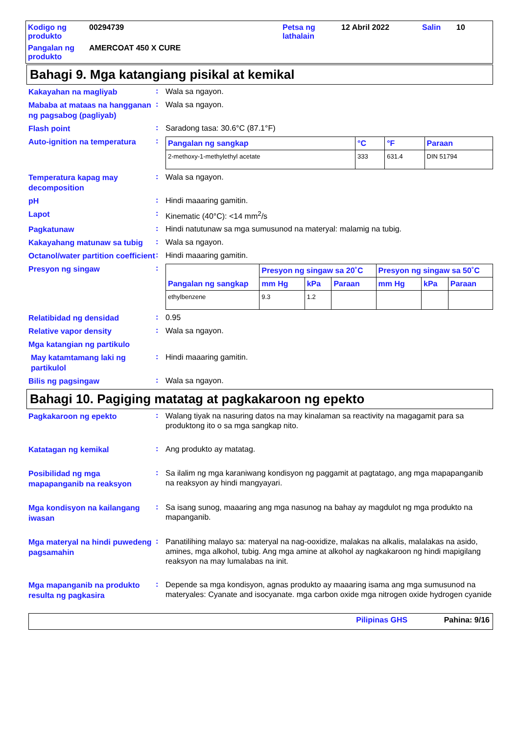Kodigo ng produkto
00294739
Petsa ng lathalain
12 Abril 2022
Salin
10
Pangalan ng produkto
AMERCOAT 450 X CURE
Bahagi 9. Mga katangiang pisikal at kemikal
Kakayahan na magliyab
:
Wala sa ngayon.
Mababa at mataas na hangganan ng pagsabog (pagliyab)
:
Wala sa ngayon.
Flash point
:
Saradong tasa: 30.6°C (87.1°F)
Auto-ignition na temperatura
:
| Pangalan ng sangkap | °C | °F | Paraan |
| --- | --- | --- | --- |
| 2-methoxy-1-methylethyl acetate | 333 | 631.4 | DIN 51794 |
Temperatura kapag may decomposition
:
Wala sa ngayon.
pH
:
Hindi maaaring gamitin.
Lapot
:
Kinematic (40°C): <14 mm<sup>2</sup>/s
Pagkatunaw
:
Hindi natutunaw sa mga sumusunod na materyal: malamig na tubig.
Kakayahang matunaw sa tubig
:
Wala sa ngayon.
Octanol/water partition coefficient
:
Hindi maaaring gamitin.
Presyon ng singaw
:
| Pangalan ng sangkap | Presyon ng singaw sa 20˚C | | | Presyon ng singaw sa 50˚C | | |
| --- | --- | --- | --- | --- | --- | --- |
| | mm Hg | kPa | Paraan | mm Hg | kPa | Paraan |
| ethylbenzene | 9.3 | 1.2 | | | | |
Relatibidad ng densidad
:
0.95
Relative vapor density
:
Wala sa ngayon.
Mga katangian ng partikulo
May katamtamang laki ng partikulol
:
Hindi maaaring gamitin.
Bilis ng pagsingaw
:
Wala sa ngayon.
Bahagi 10. Pagiging matatag at pagkakaroon ng epekto
Pagkakaroon ng epekto
:
Walang tiyak na nasuring datos na may kinalaman sa reactivity na magagamit para sa produktong ito o sa mga sangkap nito.
Katatagan ng kemikal
:
Ang produkto ay matatag.
Posibilidad ng mga mapapanganib na reaksyon
:
Sa ilalim ng mga karaniwang kondisyon ng paggamit at pagtatago, ang mga mapapanganib na reaksyon ay hindi mangyayari.
Mga kondisyon na kailangang iwasan
:
Sa isang sunog, maaaring ang mga nasunog na bahay ay magdulot ng mga produkto na mapanganib.
Mga materyal na hindi puwedeng pagsamahin
:
Panatilihing malayo sa: materyal na nag-ooxidize, malakas na alkalis, malalakas na asido, amines, mga alkohol, tubig. Ang mga amine at alkohol ay nagkakaroon ng hindi mapigilang reaksyon na may lumalabas na init.
Mga mapanganib na produkto resulta ng pagkasira
:
Depende sa mga kondisyon, agnas produkto ay maaaring isama ang mga sumusunod na materyales: Cyanate and isocyanate. mga carbon oxide mga nitrogen oxide hydrogen cyanide
Pilipinas GHS Pahina: 9/16